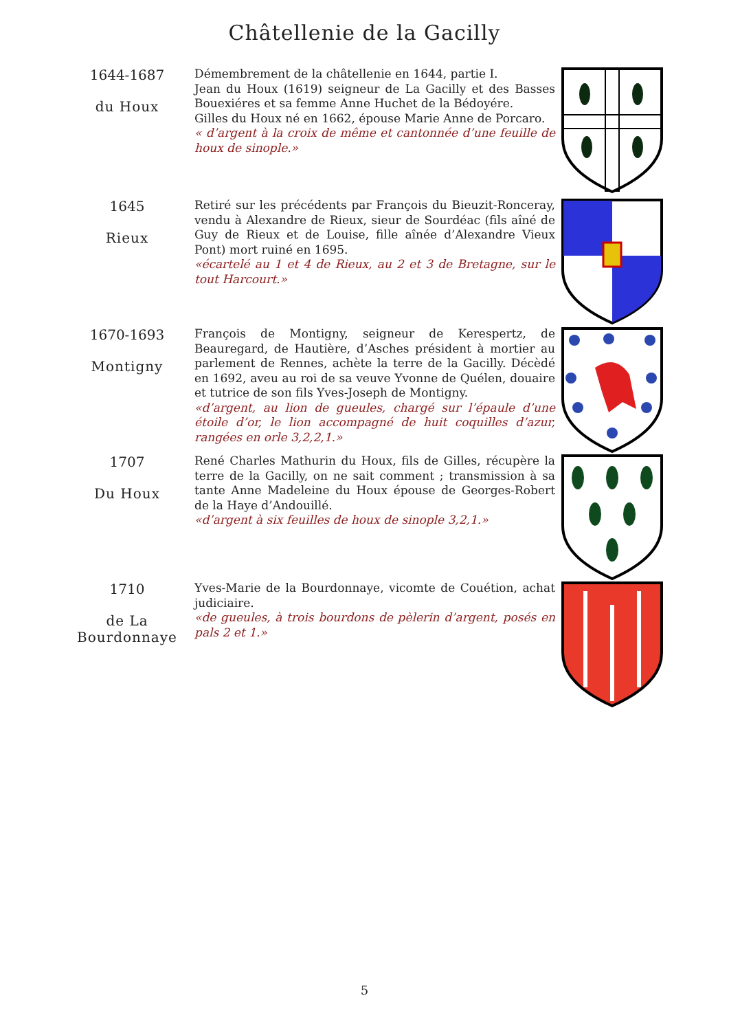Châtellenie de la Gacilly
1644-1687
du Houx
Démembrement de la châtellenie en 1644, partie I.
Jean du Houx (1619) seigneur de La Gacilly et des Basses Bouexiéres et sa femme Anne Huchet de la Bédoyére.
Gilles du Houx né en 1662, épouse Marie Anne de Porcaro.
« d’argent à la croix de même et cantonnée d’une feuille de houx de sinople.»
1645
Rieux
Retiré sur les précédents par François du Bieuzit-Ronceray, vendu à Alexandre de Rieux, sieur de Sourdéac (fils aîné de Guy de Rieux et de Louise, fille aînée d’Alexandre Vieux Pont) mort ruiné en 1695.
«écartelé au 1 et 4 de Rieux, au 2 et 3 de Bretagne, sur le tout Harcourt.»
1670-1693
Montigny
François de Montigny, seigneur de Kerespertz, de Beauregard, de Hautière, d’Asches président à mortier au parlement de Rennes, achète la terre de la Gacilly. Décèdé en 1692, aveu au roi de sa veuve Yvonne de Quélen, douaire et tutrice de son fils Yves-Joseph de Montigny.
«d’argent, au lion de gueules, chargé sur l’épaule d’une étoile d’or, le lion accompagné de huit coquilles d’azur, rangées en orle 3,2,2,1.»
1707
Du Houx
René Charles Mathurin du Houx, fils de Gilles, récupère la terre de la Gacilly, on ne sait comment ; transmission à sa tante Anne Madeleine du Houx épouse de Georges-Robert de la Haye d’Andouillé.
«d’argent à six feuilles de houx de sinople 3,2,1.»
1710
de La
Bourdonnaye
Yves-Marie de la Bourdonnaye, vicomte de Couétion, achat judiciaire.
«de gueules, à trois bourdons de pèlerin d’argent, posés en pals 2 et 1.»
5